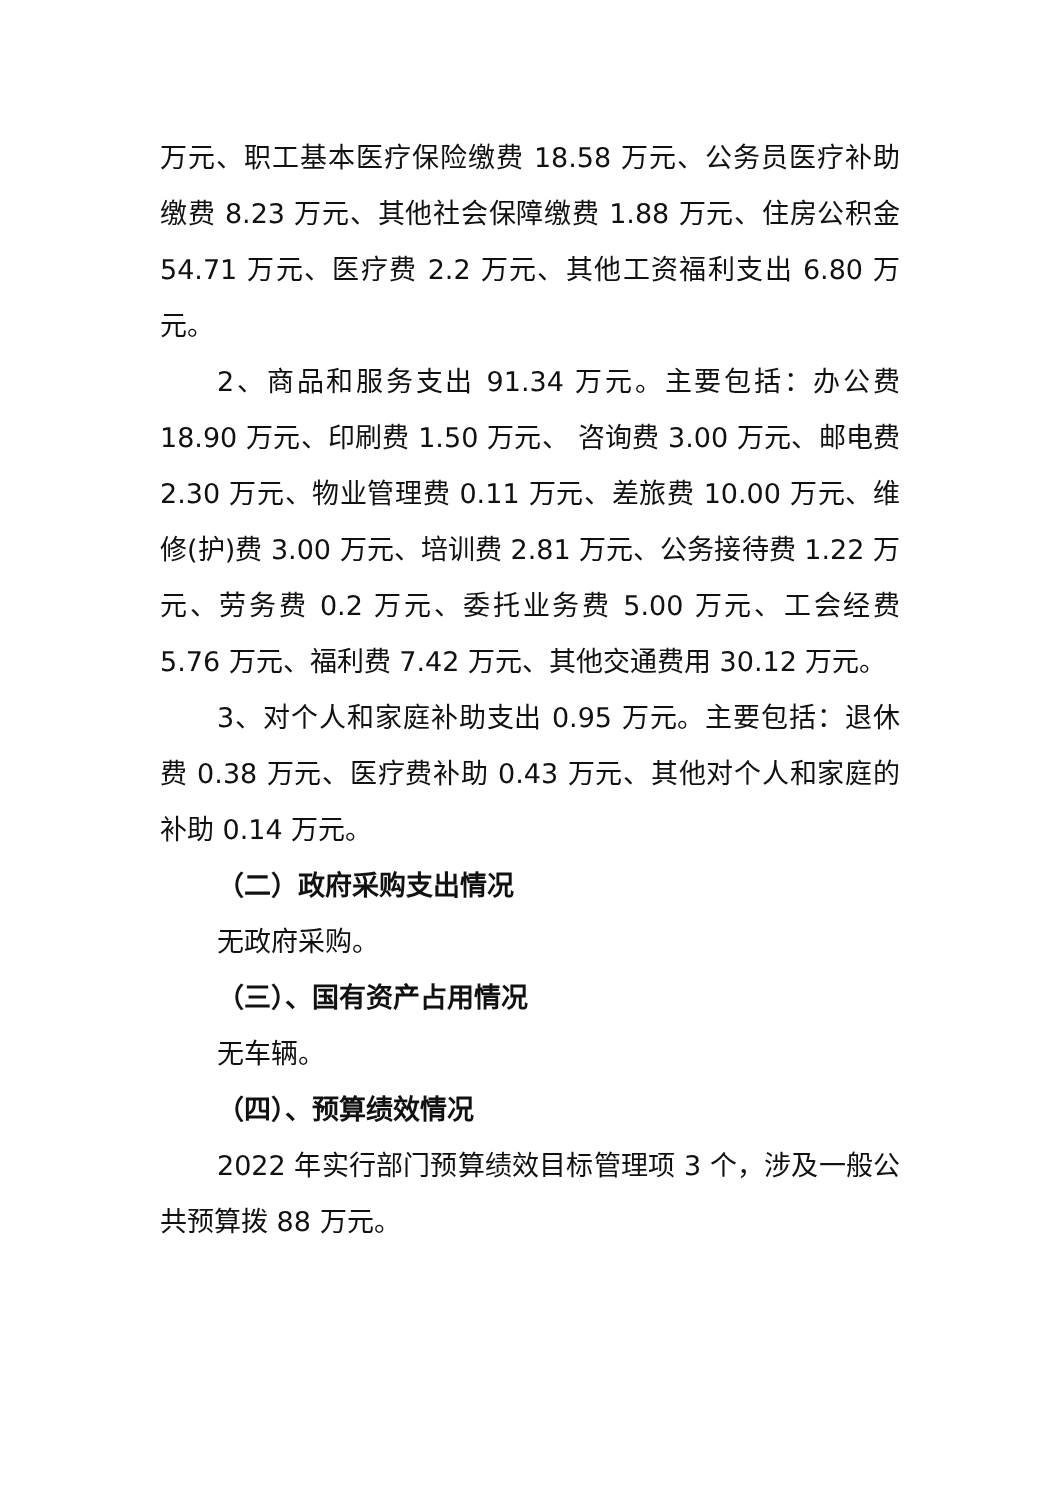万元、职工基本医疗保险缴费 18.58 万元、公务员医疗补助缴费 8.23 万元、其他社会保障缴费 1.88 万元、住房公积金 54.71 万元、医疗费 2.2 万元、其他工资福利支出 6.80 万元。
2、商品和服务支出 91.34 万元。主要包括：办公费 18.90 万元、印刷费 1.50 万元、 咨询费 3.00 万元、邮电费 2.30 万元、物业管理费 0.11 万元、差旅费 10.00 万元、维修(护)费 3.00 万元、培训费 2.81 万元、公务接待费 1.22 万元、劳务费 0.2 万元、委托业务费 5.00 万元、工会经费 5.76 万元、福利费 7.42 万元、其他交通费用 30.12 万元。
3、对个人和家庭补助支出 0.95 万元。主要包括：退休费 0.38 万元、医疗费补助 0.43 万元、其他对个人和家庭的补助 0.14 万元。
（二）政府采购支出情况
无政府采购。
（三）、国有资产占用情况
无车辆。
（四）、预算绩效情况
2022 年实行部门预算绩效目标管理项 3 个，涉及一般公共预算拨 88 万元。